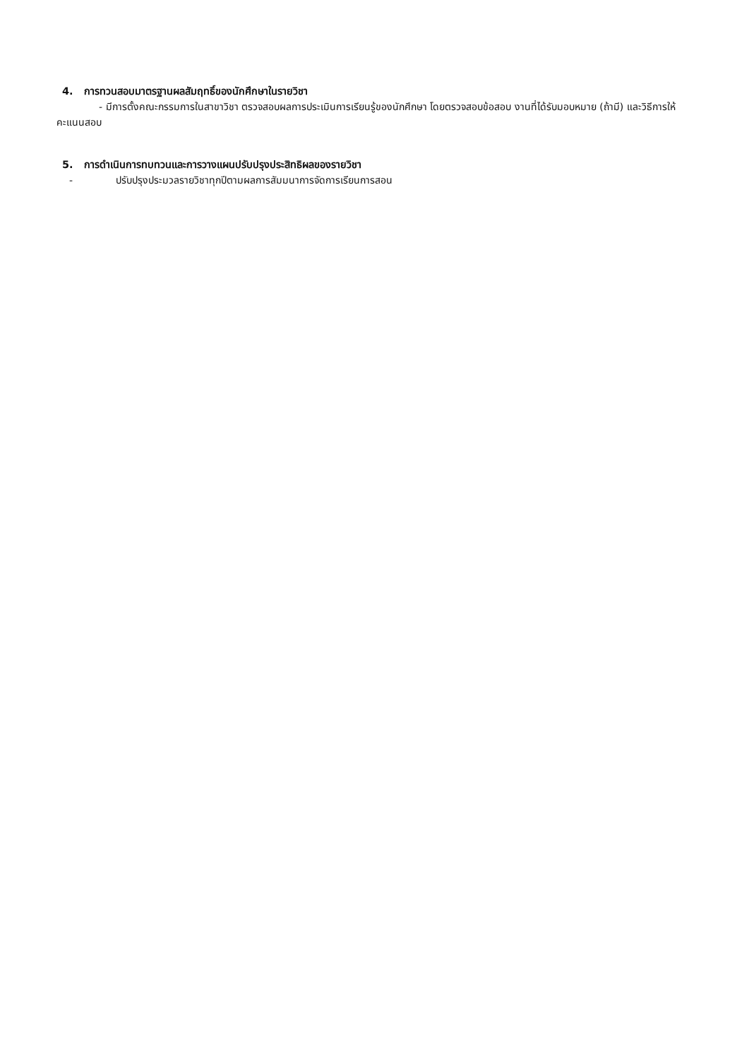4. การทวนสอบมาตรฐานผลสัมฤทธิ์ของนักศึกษาในรายวิชา
- มีการตั้งคณะกรรมการในสาขาวิชา ตรวจสอบผลการประเมินการเรียนรู้ของนักศึกษา โดยตรวจสอบข้อสอบ งานที่ได้รับมอบหมาย (ถ้ามี) และวิธีการให้คะแนนสอบ
5. การดำเนินการทบทวนและการวางแผนปรับปรุงประสิทธิผลของรายวิชา
- ปรับปรุงประมวลรายวิชาทุกปีตามผลการสัมมนาการจัดการเรียนการสอน